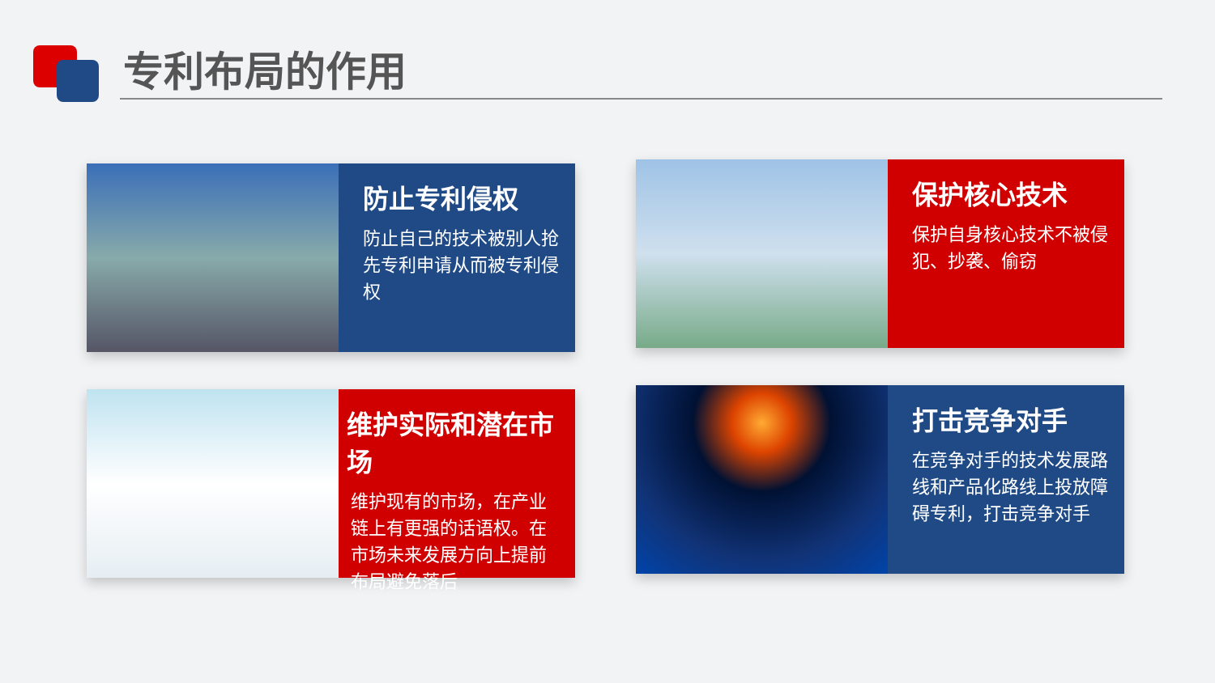专利布局的作用
防止专利侵权
防止自己的技术被别人抢先专利申请从而被专利侵权
保护核心技术
保护自身核心技术不被侵犯、抄袭、偷窃
维护实际和潜在市场
维护现有的市场，在产业链上有更强的话语权。在市场未来发展方向上提前布局避免落后
打击竞争对手
在竞争对手的技术发展路线和产品化路线上投放障碍专利，打击竞争对手